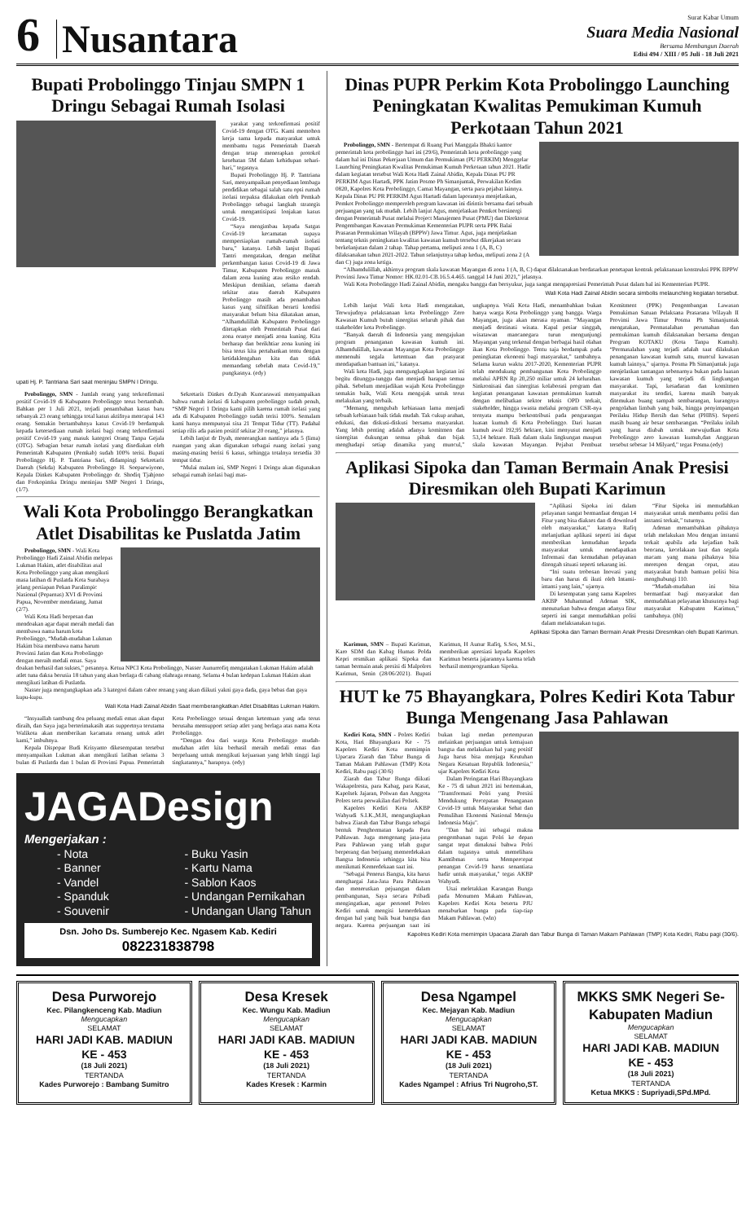6 Nusantara
Surat Kabar Umum
Suara Media Nasional
Bersama Membangun Daerah
Edisi 494 / XIII / 05 Juli - 18 Juli 2021
Bupati Probolinggo Tinjau SMPN 1 Dringu Sebagai Rumah Isolasi
yarakat yang terkonfirmasi positif Covid-19 dengan OTG. Kami memohon kerja sama kepada masyarakat untuk membantu tugas Pemerintah Daerah dengan tetap menerapkan protokol kesehatan 5M dalam kehidupan sehari-hari,” tegasnya.
Bupati Probolinggo Hj. P. Tantriana Sari, menyampaikan penyediaan lembaga pendidikan sebagai salah satu opsi rumah isolasi terpaksa dilakukan oleh Pemkab Probolinggo sebagai langkah strategis untuk mengantisipasi lonjakan kasus Covid-19.
“Saya mengimbau kepada Satgas Covid-19 kecamatan supaya mempersiapkan rumah-rumah isolasi baru,” katanya. Lebih lanjut Bupati Tantri mengatakan, dengan melihat perkembangan kasus Covid-19 di Jawa Timur, Kabupaten Probolinggo masuk dalam zona kuning atau resiko rendah. Meskipun demikian, selama daerah sekitar atau daerah Kabupaten Probolinggo masih ada penambahan kasus yang sifnifikan berarti kondisi masyarakat belum bisa dikatakan aman, “Alhamdulillah Kabupaten Probolinggo ditetapkan oleh Pemerintah Pusat dari zona oranye menjadi zona kuning. Kita berharap dan berikhtiar zona kuning ini bisa terus kita pertahankan tentu dengan ketidaklengahan kita dan tidak memandang sebelah mata Covid-19,” pungkasnya. (edy)
upati Hj. P. Tantriana Sari saat meninjau SMPN I Dringu.
Probolinggo, SMN - Jumlah orang yang terkonfirmasi positif Covid-19 di Kabupaten Probolinggo terus bertambah. Bahkan per 1 Juli 2021, terjadi penambahan kasus baru sebanyak 23 orang sehingga total kasus aktifnya mencapai 143 orang. Semakin bertambahnya kasus Covid-19 berdampak kepada ketersediaan rumah isolasi bagi orang terkonfirmasi positif Covid-19 yang masuk kategori Orang Tanpa Gejala (OTG). Sebagian besar rumah isolasi yang disediakan oleh Pemerintah Kabupaten (Pemkab) sudah 100% terisi. Bupati Probolinggo Hj. P. Tantriana Sari, didampingi Sekretaris Daerah (Sekda) Kabupaten Probolinggo H. Soeparwiyono, Kepala Dinkes Kabupaten Probolinggo dr. Shodiq Tjahjono dan Forkopimka Dringu meninjau SMP Negeri 1 Dringu, (1/7).
Sekretaris Dinkes dr.Dyah Kuncarawati menyampaikan bahwa rumah isolasi di kabupaten probolinggo sudah penuh, “SMP Negeri 1 Dringu kami pilih karena rumah isolasi yang ada di Kabupaten Probolinggo sudah terisi 100%. Semalam kami hanya mempunyai sisa 21 Tempat Tidur (TT). Padahal setiap rilis ada pasien positif sekitar 20 orang,” jelasnya.
Lebih lanjut dr Dyah, menerangkan nantinya ada 5 (lima) ruangan yang akan digunakan sebagai ruang isolasi yang masing-masing berisi 6 kasus, sehingga totalnya tersedia 30 tempat tidur.
“Mulai malam ini, SMP Negeri 1 Dringu akan digunakan sebagai rumah isolasi bagi mas-
Wali Kota Probolinggo Berangkatkan Atlet Disabilitas ke Puslatda Jatim
Probolinggo, SMN - Wali Kota Probolinggo Hadi Zainal Abidin melepas Lukman Hakim, atlet disabilitas asal Kota Probolinggo yang akan mengikuti masa latihan di Puslatda Kota Surabaya jelang persiapan Pekan Paralimpic Nasional (Peparnas) XVI di Provinsi Papua, November mendatang, Jumat (2/7).
Wali Kota Hadi berpesan dan mendoakan agar dapat meraih medali dan membawa nama harum kota Probolinggo, “Mudah-mudahan Lukman Hakim bisa membawa nama harum Provinsi Jatim dan Kota Probolinggo dengan meraih medali emas. Saya doakan berhasil dan sukses,” pesannya. Ketua NPCI Kota Probolinggo, Nasser Aunurrofiq mengatakan Lukman Hakim adalah atlet tuna daksa berusia 18 tahun yang akan berlaga di cabang olahraga renang. Selama 4 bulan kedepan Lukman Hakim akan mengikuti latihan di Puslatda.
Nasser juga mengungkapkan ada 3 kategori dalam cabor renang yang akan diikuti yakni gaya dada, gaya bebas dan gaya kupu-kupu.
Wali Kota Hadi Zainal Abidin Saat memberangkatkan Atlet Disabilitas Lukman Hakim.
“Insyaallah sambung doa peluang medali emas akan dapat diraih, dan Saya juga berterimakasih atas supportnya terutama Walikota akan memberikan kacamata renang untuk atlet kami,” imbuhnya.
Kepala Dispopar Budi Krisyanto dikesempatan tersebut menyampaikan Lukman akan mengikuti latihan selama 3 bulan di Puslatda dan 1 bulan di Provinsi Papua. Pemerintah Kota Probolinggo sesuai dengan ketentuan yang ada terus berusaha mensupport setiap atlet yang berlaga atas nama Kota Probolinggo.
“Dengan doa dari warga Kota Probolinggo mudah-mudahan atlet kita berhasil meraih medali emas dan berpeluang untuk mengikuti kejuaraan yang lebih tinggi lagi tingkatannya,” harapnya. (edy)
JAGADesign
Mengerjakan :
- Nota - Buku Yasin - Banner - Kartu Nama - Vandel - Sablon Kaos - Spanduk - Undangan Pernikahan - Souvenir - Undangan Ulang Tahun
Dsn. Joho Ds. Sumberejo Kec. Ngasem Kab. Kediri
082231838798
Dinas PUPR Perkim Kota Probolinggo Launching Peningkatan Kwalitas Pemukiman Kumuh Perkotaan Tahun 2021
Probolinggo, SMN - Bertempat di Ruang Puri Manggala Bhakti kantor pemerintah kota probolinggo hari ini (29/6), Pemerintah kota probolinggo yang dalam hal ini Dinas Pekerjaan Umum dan Permukiman (PU PERKIM) Menggelar Launching Peningkatan Kwalitas Pemukiman Kumuh Perkotaan tahun 2021. Hadir dalam kegiatan tersebut Wali Kota Hadi Zainal Abidin, Kepala Dinas PU PR PERKIM Agus Hartadi, PPK Jatim Posmo Ph Simanjuntak, Perwakilan Kodim 0820, Kapolres Kota Probolinggo, Camat Mayangan, serta para pejabat lainnya. Kepala Dinas PU PR PERKIM Agus Hartadi dalam laporannya menjelaskan, Pemkot Probolinggo memperoleh program kawasan ini dirintis bersama dari sebuah perjuangan yang tak mudah. Lebih lanjut Agus, menjelaskan Pemkot bersinergi dengan Pemerintah Pusat melalui Project Manajemen Pusat (PMU) dan Direktorat Pengembangan Kawasan Permukiman Kementerian PUPR serta PPK Balai Prasaran Permukiman Wilayah (BPPW) Jawa Timur. Agus, juga menjelaskan tentang teknis peningkatan kwalitas kawasan kumuh tersebut dikerjakan secara berkelanjutan dalam 2 tahap. Tahap pertama, meliputi zona 1 (A, B, C) dilaksanakan tahun 2021-2022. Tahun selanjutnya tahap kedua, meliputi zona 2 (A dan C) juga zona ketiga.
“Alhamdulillah, akhirnya program skala kawasan Mayangan di zona 1 (A, B, C) dapat dilaksanakan berdasarkan penetapan kontrak pelaksanaan konstruksi PPK BPPW Provinsi Jawa Timur Nomor: HK.02.01-CB.16.5.4.465. tanggal 14 Juni 2021,” jelasnya.
Wali Kota Probolinggo Hadi Zainal Abidin, mengaku bangga dan bersyukur, juga sangat mengapresiasi Pemerintah Pusat dalam hal ini Kementerian PUPR.
Wali Kota Hadi Zainal Abidin secara simbolis melaunching kegiatan tersebut.
Lebih lanjut Wali kota Hadi mengatakan, Terwujudnya pelaksanaan kota Probolinggo Zero Kawasan Kumuh butuh sinergitas seluruh pihak dan stakeholder kota Probolinggo.
“Banyak daerah di Indonesia yang mengajukan program penanganan kawasan kumuh ini. Alhamdulillah, kawasan Mayangan Kota Probolinggo memenuhi segala ketentuan dan prasyarat mendapatkan bantuan ini,” katanya.
Wali kota Hadi, juga mengungkapkan kegiatan ini begitu ditunggu-tunggu dan menjadi harapan semua pihak. Sebelum menjadikan wajah Kota Probolinggo semakin baik, Wali Kota mengajak untuk terus melakukan yang terbaik.
“Memang, mengubah kebiasaan lama menjadi sebuah kebiasaan baik tidak mudah. Tak cukup arahan, edukasi, dan diskusi-diskusi bersama masyarakat. Yang lebih penting adalah adanya komitmen dan sinergitas dukungan semua pihak dan bijak menghadapi setiap dinamika yang muncul,” ungkapnya. Wali Kota Hadi, menambahkan bukan hanya warga Kota Probolinggo yang bangga. Warga Mayangan, juga akan merasa nyaman. “Mayangan menjadi destinasi wisata. Kapal pesiar singgah, wisatawan mancanegara turun mengunjungi Mayangan yang terkenal dengan berbagai hasil olahan ikan Kota Probolinggo. Tentu saja berdampak pada peningkatan ekonomi bagi masyarakat,” tambahnya. Selama kurun waktu 2017-2020, Kementerian PUPR telah mendukung pembangunan Kota Probolinggo melalui APBN Rp 20,250 miliar untuk 24 kelurahan. Sinkronisasi dan sinergitas kolaborasi program dan kegiatan penanganan kawasan permukiman kumuh dengan melibatkan sektor teknis OPD terkait, stakeholder, hingga swasta melalui program CSR-nya ternyata mampu berkontribusi pada pengurangan luasan kumuh di Kota Probolinggo. Dari luasan kumuh awal 192,95 hektare, kini menyusut menjadi 53,14 hektare. Baik dalam skala lingkungan maupun skala kawasan Mayangan. Pejabat Pembuat Komitment (PPK) Pengembangan Lawasan Pemukiman Satuan Pelaksana Prasarana Wilayah II Provinsi Jawa Timur Posma Ph Simanjuntak mengatakan, Permasalahan perumahan dan permukiman kumuh dilaksanakan bersama dengan Program KOTAKU (Kota Tanpa Kumuh). “Permasalahan yang terjadi adalah saat dilakukan penanganan kawasan kumuh satu, muncul kawasan kumuh lainnya,” ujarnya. Posma Ph Simanjuntak juga menjelaskan tantangan sebenarnya bukan pada luasan kawasan kumuh yang terjadi di lingkungan masyarakat. Tapi, kesadaran dan komitmen masyarakat itu sendiri, karena masih banyak ditemukan buang sampah sembarangan, kurangnya pengolahan limbah yang baik, hingga penyimpangan Perilaku Hidup Bersih dan Sehat (PHBS). Seperti masih buang air besar sembarangan. “Perilaku inilah yang harus diubah untuk mewujudkan Kota Probolinggo zero kawasan kumuh,dan Anggaran tersebut sebesar 14 Milyard," tegas Posma.(edy)
Aplikasi Sipoka dan Taman Bermain Anak Presisi Diresmikan oleh Bupati Karimun
“Aplikasi Sipoka ini dalam pelayanan sangat bermanfaat dengan 14 Fitur yang bisa diakses dan di download oleh masyarakat,” katanya Rafiq melanjutkan aplikasi seperti ini dapat memberikan kemudahan kepada masyarakat untuk mendapatkan Informasi dan kemudahan pelayanan ditengah situasi seperti sekarang ini.
“Ini suatu trobosan Inovasi yang baru dan harus di ikuti oleh Intansi-intansi yang lain,” ujarnya.
Di kesempatan yang sama Kapolres AKBP Muhammad Adenan SIK, menuturkan bahwa dengan adanya fitur seperti ini sangat memudahkan polisi dalam melaksanakan tugas.
“Fitur Sipoka ini memudahkan masyarakat untuk membantu polisi dan instansi terkait,” tuturnya.
Adenan menambahkan pihaknya telah melakukan Mou dengan instansi terkait apabila ada kejadian baik bencana, kecelakaan laut dan segala macam yang mana pihaknya bisa merespon dengan cepat, atau masyarakat butuh bantuan polisi bisa menghubungi 110.
“Mudah-mudahan ini bisa bermanfaat bagi masyarakat dan memudahkan pelayanan khususnya bagi masyarakat Kabupaten Karimun,” tambahnya. (tbl)
Aplikasi Sipoka dan Taman Bermain Anak Presisi Diresmikan oleh Bupati Karimun.
Karimun, SMN – Bupati Karimun, Karo SDM dan Kabag Humas Polda Kepri resmikan aplikasi Sipoka dan taman bermain anak presisi di Malpolres Karimun, Senin (28/06/2021). Bupati Karimun, H Aunur Rafiq, S.Sos, M.Si., memberikan apresiasi kepada Kapolres Karimun beserta jajarannya karena telah berhasil memprogramkan Sipoka.
HUT ke 75 Bhayangkara, Polres Kediri Kota Tabur Bunga Mengenang Jasa Pahlawan
Kediri Kota, SMN - Polres Kediri Kota, Hari Bhayangkara Ke - 75 Kapolres Kediri Kota memimpin Upacara Ziarah dan Tabur Bunga di Taman Makam Pahlawan (TMP) Kota Kediri, Rabu pagi (30/6)
Ziarah dan Tabur Bunga diikuti Wakapolresta, para Kabag, para Kasat, Kapolsek Jajaran, Polwan dan Anggota Polres serta perwakilan dari Polsek.
Kapolres Kediri Kota AKBP Wahyudi S.I.K.,M.H, mengungkapkan bahwa Ziarah dan Tabur Bunga sebagai bentuk Penghormatan kepada Para Pahlawan. Juga mengenang jasa-jasa Para Pahlawan yang telah gugur berperang dan berjuang memerdekakan Bangsa Indonesia sehingga kita bisa menikmati Kemerdekaan saat ini.
"Sebagai Penerus Bangsa, kita harus menghargai Jasa-Jasa Para Pahlawan dan meneruskan pejuangan dalam pembangunan, Saya secara Pribadi mengingatkan, agar personel Polres Kediri untuk mengisi kemerdekaan dengan hal yang baik buat bangsa dan negara. Karena perjuangan saat ini bukan lagi medan pertempuran melainkan perjuangan untuk kemajuan bangsa dan melakukan hal yang positif Juga harus bisa menjaga Keutuhan Negara Kesatuan Republik Indonesia," ujar Kapolres Kediri Kota
Dalam Peringatan Hari Bhayangkara Ke - 75 di tahun 2021 ini bertemakan, "Transformasi Polri yang Presisi Mendukung Percepatan Penanganan Covid-19 untuk Masyarakat Sehat dan Pemulihan Ekonomi Nasional Menuju Indonesia Maju".
"Dan hal ini sebagai makna pengembanan tugas Polri ke depan sangat tepat dimaknai bahwa Polri dalam tugasnya untuk memelihara Kamtibmas serta Mempercepat penangan Covid-19 harus senantiasa hadir untuk masyarakat," tegas AKBP Wahyudi.
Usai meletakkan Karangan Bunga pada Monumen Makam Pahlawan, Kapolres Kediri Kota beserta PJU menaburkan bunga pada tiap-tiap Makam Pahlawan. (wln)
Kapolres Kediri Kota memimpin Upacara Ziarah dan Tabur Bunga di Taman Makam Pahlawan (TMP) Kota Kediri, Rabu pagi (30/6).
Desa Purworejo
Kec. Pilangkenceng Kab. Madiun
Mengucapkan
SELAMAT
HARI JADI KAB. MADIUN
KE - 453
(18 Juli 2021)
TERTANDA
Kades Purworejo : Bambang Sumitro
Desa Kresek
Kec. Wungu Kab. Madiun
Mengucapkan
SELAMAT
HARI JADI KAB. MADIUN
KE - 453
(18 Juli 2021)
TERTANDA
Kades Kresek : Karmin
Desa Ngampel
Kec. Mejayan Kab. Madiun
Mengucapkan
SELAMAT
HARI JADI KAB. MADIUN
KE - 453
(18 Juli 2021)
TERTANDA
Kades Ngampel : Afrius Tri Nugroho,ST.
MKKS SMK Negeri Se-Kabupaten Madiun
Mengucapkan
SELAMAT
HARI JADI KAB. MADIUN
KE - 453
(18 Juli 2021)
TERTANDA
Ketua MKKS : Supriyadi,SPd.MPd.